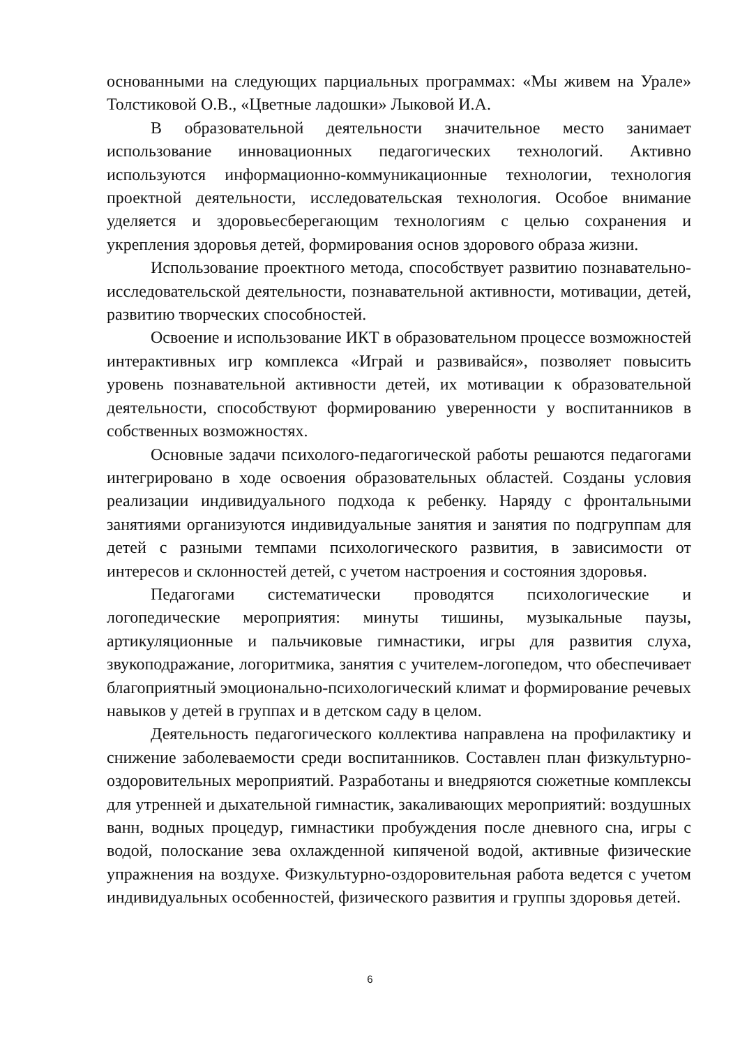основанными на следующих парциальных программах: «Мы живем на Урале» Толстиковой О.В., «Цветные ладошки» Лыковой И.А.
В образовательной деятельности значительное место занимает использование инновационных педагогических технологий. Активно используются информационно-коммуникационные технологии, технология проектной деятельности, исследовательская технология. Особое внимание уделяется и здоровьесберегающим технологиям с целью сохранения и укрепления здоровья детей, формирования основ здорового образа жизни.
Использование проектного метода, способствует развитию познавательно-исследовательской деятельности, познавательной активности, мотивации, детей, развитию творческих способностей.
Освоение и использование ИКТ в образовательном процессе возможностей интерактивных игр комплекса «Играй и развивайся», позволяет повысить уровень познавательной активности детей, их мотивации к образовательной деятельности, способствуют формированию уверенности у воспитанников в собственных возможностях.
Основные задачи психолого-педагогической работы решаются педагогами интегрировано в ходе освоения образовательных областей. Созданы условия реализации индивидуального подхода к ребенку. Наряду с фронтальными занятиями организуются индивидуальные занятия и занятия по подгруппам для детей с разными темпами психологического развития, в зависимости от интересов и склонностей детей, с учетом настроения и состояния здоровья.
Педагогами систематически проводятся психологические и логопедические мероприятия: минуты тишины, музыкальные паузы, артикуляционные и пальчиковые гимнастики, игры для развития слуха, звукоподражание, логоритмика, занятия с учителем-логопедом, что обеспечивает благоприятный эмоционально-психологический климат и формирование речевых навыков у детей в группах и в детском саду в целом.
Деятельность педагогического коллектива направлена на профилактику и снижение заболеваемости среди воспитанников. Составлен план физкультурно-оздоровительных мероприятий. Разработаны и внедряются сюжетные комплексы для утренней и дыхательной гимнастик, закаливающих мероприятий: воздушных ванн, водных процедур, гимнастики пробуждения после дневного сна, игры с водой, полоскание зева охлажденной кипяченой водой, активные физические упражнения на воздухе. Физкультурно-оздоровительная работа ведется с учетом индивидуальных особенностей, физического развития и группы здоровья детей.
6